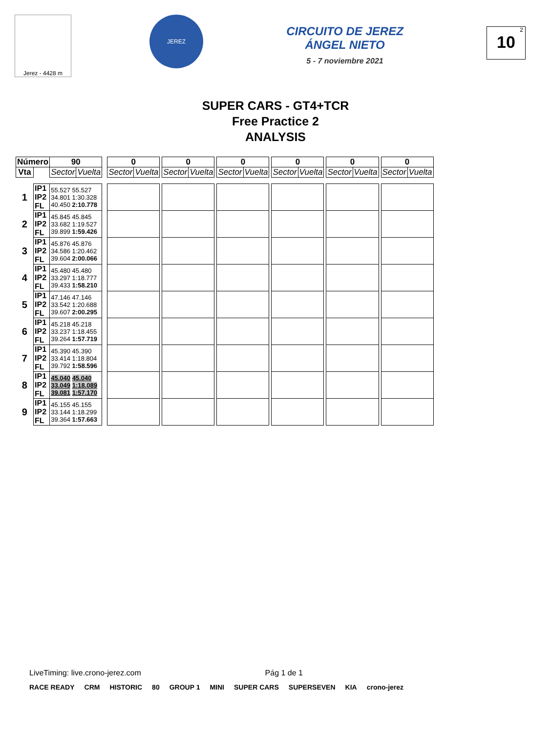Jerez - 4428 m
JEREZ
CIRCUITO DE JEREZ ÁNGEL NIETO
5 - 7 noviembre 2021
<sup>2</sup> 10
SUPER CARS - GT4+TCR
Free Practice 2
ANALYSIS
| Número | | 90 | | | 0 | | | 0 | | | 0 | | | 0 | | | 0 | | | 0 | |
| Vta | | Sector | Vuelta | | Sector | Vuelta | | Sector | Vuelta | | Sector | Vuelta | | Sector | Vuelta | | Sector | Vuelta | | Sector | Vuelta |
| 1 | IP1 IP2 FL | 55.527 55.527 34.801 1:30.328 40.450 2:10.778 | | | | | | | | | | | | | | | | | | | |
| 2 | IP1 IP2 FL | 45.845 45.845 33.682 1:19.527 39.899 1:59.426 | | | | | | | | | | | | | | | | | | | |
| 3 | IP1 IP2 FL | 45.876 45.876 34.586 1:20.462 39.604 2:00.066 | | | | | | | | | | | | | | | | | | | |
| 4 | IP1 IP2 FL | 45.480 45.480 33.297 1:18.777 39.433 1:58.210 | | | | | | | | | | | | | | | | | | | |
| 5 | IP1 IP2 FL | 47.146 47.146 33.542 1:20.688 39.607 2:00.295 | | | | | | | | | | | | | | | | | | | |
| 6 | IP1 IP2 FL | 45.218 45.218 33.237 1:18.455 39.264 1:57.719 | | | | | | | | | | | | | | | | | | | |
| 7 | IP1 IP2 FL | 45.390 45.390 33.414 1:18.804 39.792 1:58.596 | | | | | | | | | | | | | | | | | | | |
| 8 | IP1 IP2 FL | 45.040 45.040 33.049 1:18.089 39.081 1:57.170 | | | | | | | | | | | | | | | | | | | |
| 9 | IP1 IP2 FL | 45.155 45.155 33.144 1:18.299 39.364 1:57.663 | | | | | | | | | | | | | | | | | | | |
LiveTiming: live.crono-jerez.com Pág 1 de 1
RACE READY CRM HISTORIC 80 GROUP 1 MINI SUPER CARS SUPERSEVEN KIA crono-jerez